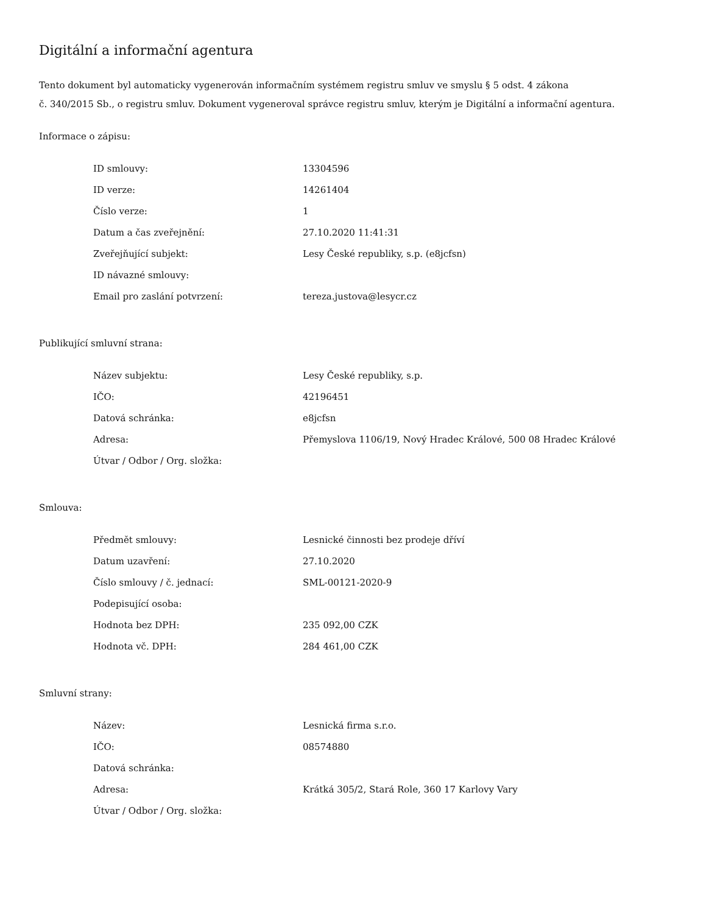Digitální a informační agentura
Tento dokument byl automaticky vygenerován informačním systémem registru smluv ve smyslu § 5 odst. 4 zákona
č. 340/2015 Sb., o registru smluv. Dokument vygeneroval správce registru smluv, kterým je Digitální a informační agentura.
Informace o zápisu:
| ID smlouvy: | 13304596 |
| ID verze: | 14261404 |
| Číslo verze: | 1 |
| Datum a čas zveřejnění: | 27.10.2020 11:41:31 |
| Zveřejňující subjekt: | Lesy České republiky, s.p. (e8jcfsn) |
| ID návazné smlouvy: | |
| Email pro zaslání potvrzení: | tereza.justova@lesycr.cz |
Publikující smluvní strana:
| Název subjektu: | Lesy České republiky, s.p. |
| IČO: | 42196451 |
| Datová schránka: | e8jcfsn |
| Adresa: | Přemyslova 1106/19, Nový Hradec Králové, 500 08 Hradec Králové |
| Útvar / Odbor / Org. složka: | |
Smlouva:
| Předmět smlouvy: | Lesnické činnosti bez prodeje dříví |
| Datum uzavření: | 27.10.2020 |
| Číslo smlouvy / č. jednací: | SML-00121-2020-9 |
| Podepisující osoba: | |
| Hodnota bez DPH: | 235 092,00 CZK |
| Hodnota vč. DPH: | 284 461,00 CZK |
Smluvní strany:
| Název: | Lesnická firma s.r.o. |
| IČO: | 08574880 |
| Datová schránka: | |
| Adresa: | Krátká 305/2, Stará Role, 360 17 Karlovy Vary |
| Útvar / Odbor / Org. složka: | |